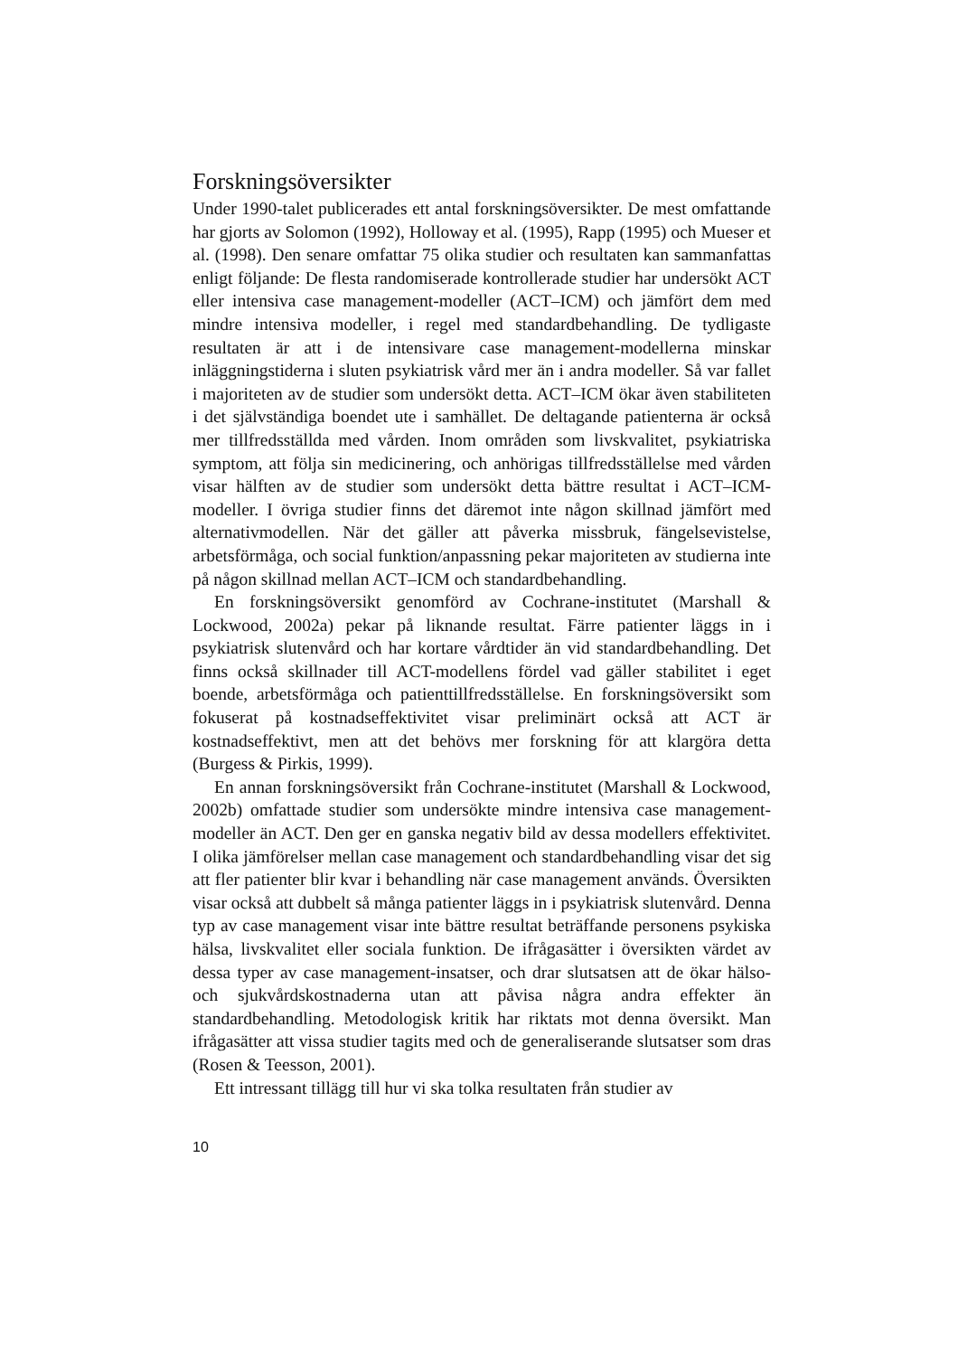Forskningsöversikter
Under 1990-talet publicerades ett antal forskningsöversikter. De mest omfattande har gjorts av Solomon (1992), Holloway et al. (1995), Rapp (1995) och Mueser et al. (1998). Den senare omfattar 75 olika studier och resultaten kan sammanfattas enligt följande: De flesta randomiserade kontrollerade studier har undersökt ACT eller intensiva case management-modeller (ACT–ICM) och jämfört dem med mindre intensiva modeller, i regel med standardbehandling. De tydligaste resultaten är att i de intensivare case management-modellerna minskar inläggningstiderna i sluten psykiatrisk vård mer än i andra modeller. Så var fallet i majoriteten av de studier som undersökt detta. ACT–ICM ökar även stabiliteten i det självständiga boendet ute i samhället. De deltagande patienterna är också mer tillfredsställda med vården. Inom områden som livskvalitet, psykiatriska symptom, att följa sin medicinering, och anhörigas tillfredsställelse med vården visar hälften av de studier som undersökt detta bättre resultat i ACT–ICM-modeller. I övriga studier finns det däremot inte någon skillnad jämfört med alternativmodellen. När det gäller att påverka missbruk, fängelsevistelse, arbetsförmåga, och social funktion/anpassning pekar majoriteten av studierna inte på någon skillnad mellan ACT–ICM och standardbehandling.
En forskningsöversikt genomförd av Cochrane-institutet (Marshall & Lockwood, 2002a) pekar på liknande resultat. Färre patienter läggs in i psykiatrisk slutenvård och har kortare vårdtider än vid standardbehandling. Det finns också skillnader till ACT-modellens fördel vad gäller stabilitet i eget boende, arbetsförmåga och patienttillfredsställelse. En forskningsöversikt som fokuserat på kostnadseffektivitet visar preliminärt också att ACT är kostnadseffektivt, men att det behövs mer forskning för att klargöra detta (Burgess & Pirkis, 1999).
En annan forskningsöversikt från Cochrane-institutet (Marshall & Lockwood, 2002b) omfattade studier som undersökte mindre intensiva case management-modeller än ACT. Den ger en ganska negativ bild av dessa modellers effektivitet. I olika jämförelser mellan case management och standardbehandling visar det sig att fler patienter blir kvar i behandling när case management används. Översikten visar också att dubbelt så många patienter läggs in i psykiatrisk slutenvård. Denna typ av case management visar inte bättre resultat beträffande personens psykiska hälsa, livskvalitet eller sociala funktion. De ifrågasätter i översikten värdet av dessa typer av case management-insatser, och drar slutsatsen att de ökar hälso- och sjukvårdskostnaderna utan att påvisa några andra effekter än standardbehandling. Metodologisk kritik har riktats mot denna översikt. Man ifrågasätter att vissa studier tagits med och de generaliserande slutsatser som dras (Rosen & Teesson, 2001).
Ett intressant tillägg till hur vi ska tolka resultaten från studier av
10